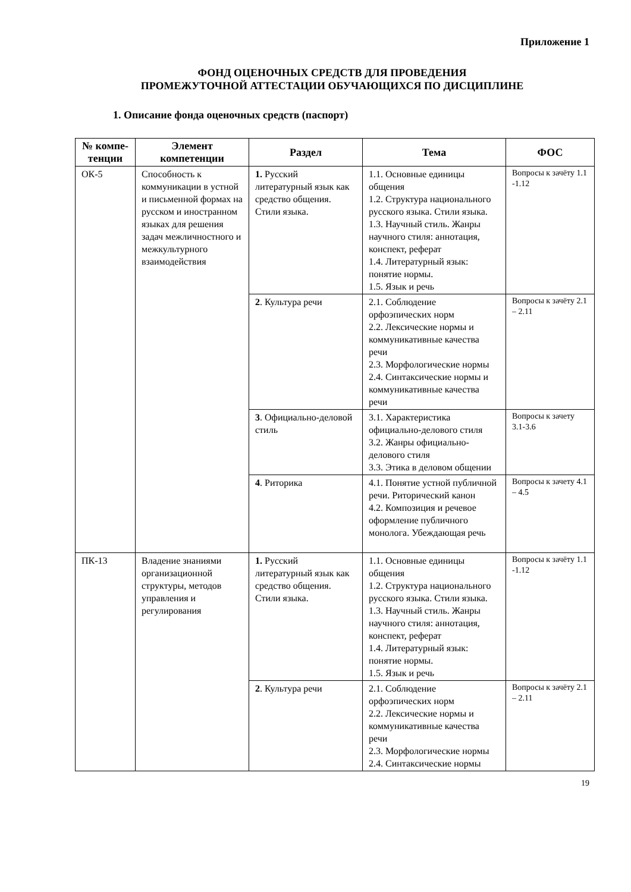Приложение 1
ФОНД ОЦЕНОЧНЫХ СРЕДСТВ ДЛЯ ПРОВЕДЕНИЯ
ПРОМЕЖУТОЧНОЙ АТТЕСТАЦИИ ОБУЧАЮЩИХСЯ ПО ДИСЦИПЛИНЕ
1. Описание фонда оценочных средств (паспорт)
| № компе-тенции | Элемент компетенции | Раздел | Тема | ФОС |
| --- | --- | --- | --- | --- |
| ОК-5 | Способность к коммуникации в устной и письменной формах на русском и иностранном языках для решения задач межличностного и межкультурного взаимодействия | 1. Русский литературный язык как средство общения. Стили языка. | 1.1. Основные единицы общения 1.2. Структура национального русского языка. Стили языка. 1.3. Научный стиль. Жанры научного стиля: аннотация, конспект, реферат 1.4. Литературный язык: понятие нормы. 1.5. Язык и речь | Вопросы к зачёту 1.1 -1.12 |
| | | 2 . Культура речи | 2.1. Соблюдение орфоэпических норм 2.2. Лексические нормы и коммуникативные качества речи 2.3. Морфологические нормы 2.4. Синтаксические нормы и коммуникативные качества речи | Вопросы к зачёту 2.1 – 2.11 |
| | | 3 . Официально-деловой стиль | 3.1. Характеристика официально-делового стиля 3.2. Жанры официально-делового стиля 3.3. Этика в деловом общении | Вопросы к зачету 3.1-3.6 |
| | | 4 . Риторика | 4.1. Понятие устной публичной речи. Риторический канон 4.2. Композиция и речевое оформление публичного монолога. Убеждающая речь | Вопросы к зачету 4.1 – 4.5 |
| ПК-13 | Владение знаниями организационной структуры, методов управления и регулирования | 1. Русский литературный язык как средство общения. Стили языка. | 1.1. Основные единицы общения 1.2. Структура национального русского языка. Стили языка. 1.3. Научный стиль. Жанры научного стиля: аннотация, конспект, реферат 1.4. Литературный язык: понятие нормы. 1.5. Язык и речь | Вопросы к зачёту 1.1 -1.12 |
| | | 2 . Культура речи | 2.1. Соблюдение орфоэпических норм 2.2. Лексические нормы и коммуникативные качества речи 2.3. Морфологические нормы 2.4. Синтаксические нормы | Вопросы к зачёту 2.1 – 2.11 |
19